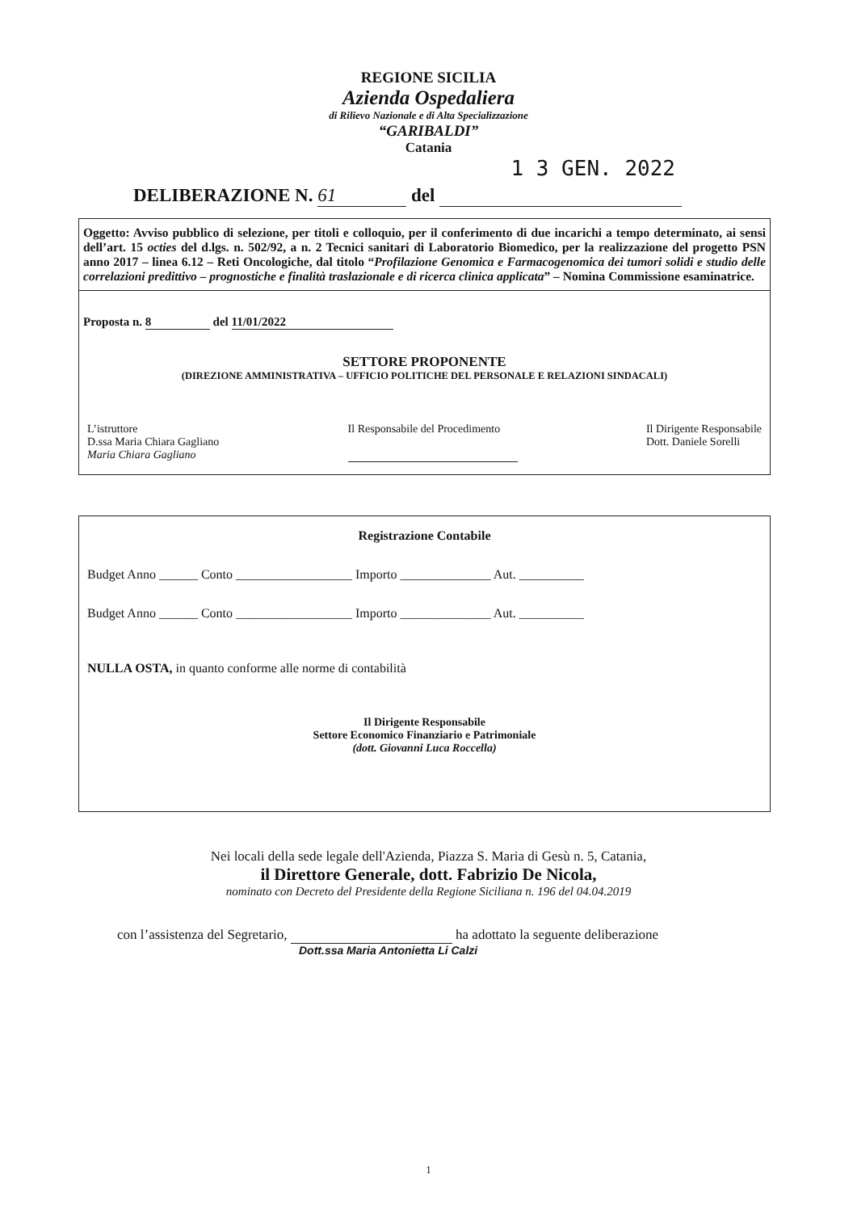REGIONE SICILIA
Azienda Ospedaliera
di Rilievo Nazionale e di Alta Specializzazione
“GARIBALDI”
Catania
1 3 GEN. 2022
DELIBERAZIONE N. 61 del
Oggetto: Avviso pubblico di selezione, per titoli e colloquio, per il conferimento di due incarichi a tempo determinato, ai sensi dell’art. 15 octies del d.lgs. n. 502/92, a n. 2 Tecnici sanitari di Laboratorio Biomedico, per la realizzazione del progetto PSN anno 2017 – linea 6.12 – Reti Oncologiche, dal titolo “Profilazione Genomica e Farmacogenomica dei tumori solidi e studio delle correlazioni predittivo – prognostiche e finalità traslazionale e di ricerca clinica applicata” – Nomina Commissione esaminatrice.
Proposta n. 8 del 11/01/2022
SETTORE PROPONENTE
(DIREZIONE AMMINISTRATIVA – UFFICIO POLITICHE DEL PERSONALE E RELAZIONI SINDACALI)
L’istruttore
D.ssa Maria Chiara Gagliano
Maria Chiara Gagliano
Il Responsabile del Procedimento
Il Dirigente Responsabile
Dott. Daniele Sorelli
Registrazione Contabile
Budget Anno ______ Conto __________________ Importo ______________ Aut. __________
Budget Anno ______ Conto __________________ Importo ______________ Aut. __________
NULLA OSTA, in quanto conforme alle norme di contabilità
Il Dirigente Responsabile
Settore Economico Finanziario e Patrimoniale
(dott. Giovanni Luca Roccella)
Nei locali della sede legale dell'Azienda, Piazza S. Maria di Gesù n. 5, Catania,
il Direttore Generale, dott. Fabrizio De Nicola,
nominato con Decreto del Presidente della Regione Siciliana n. 196 del 04.04.2019
con l’assistenza del Segretario, ha adottato la seguente deliberazione
Dott.ssa Maria Antonietta Li Calzi
1